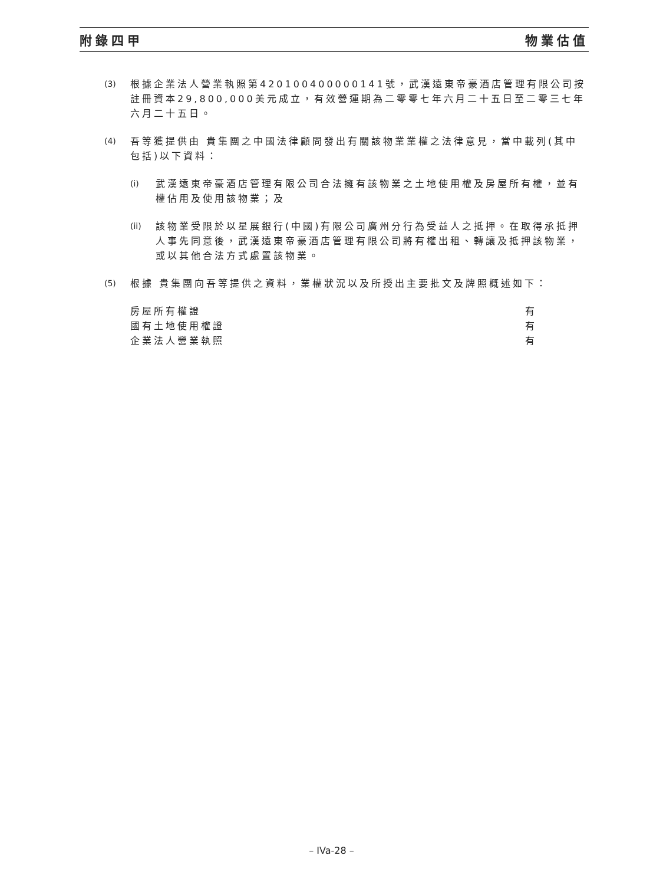附錄四甲 物業估值
(3) 根據企業法人營業執照第420100400000141號，武漢遠東帝豪酒店管理有限公司按註冊資本29,800,000美元成立，有效營運期為二零零七年六月二十五日至二零三七年六月二十五日。
(4) 吾等獲提供由 貴集團之中國法律顧問發出有關該物業業權之法律意見，當中載列(其中包括)以下資料：
(i) 武漢遠東帝豪酒店管理有限公司合法擁有該物業之土地使用權及房屋所有權，並有權佔用及使用該物業；及
(ii)
該物業受限於以星展銀行(中國)有限公司廣州分行為受益人之抵押。在取得承抵押人事先同意後，武漢遠東帝豪酒店管理有限公司將有權出租、轉讓及抵押該物業，或以其他合法方式處置該物業。
(5) 根據 貴集團向吾等提供之資料，業權狀況以及所授出主要批文及牌照概述如下：
| 房屋所有權證 | 有 |
| 國有土地使用權證 | 有 |
| 企業法人營業執照 | 有 |
– IVa-28 –